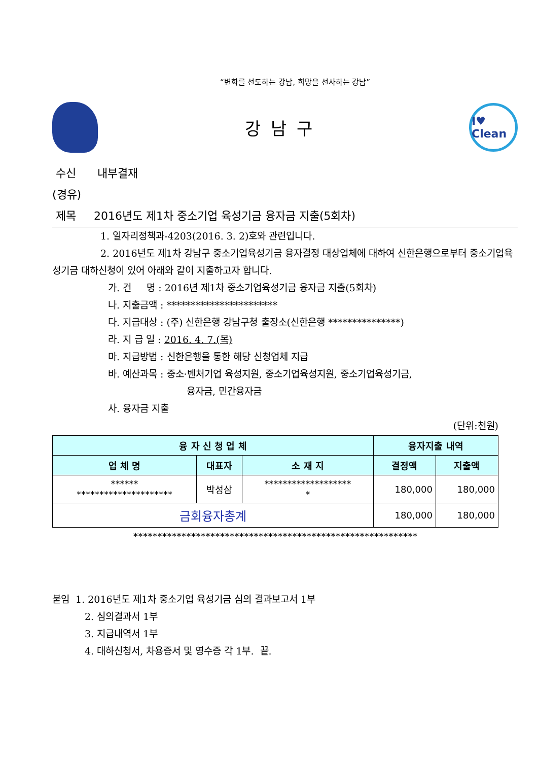“변화를 선도하는 강남, 희망을 선사하는 강남”
강남구
I♥ Clean
수신 내부결재
(경유)
제목 2016년도 제1차 중소기업 육성기금 융자금 지출(5회차)
1. 일자리정책과-4203(2016. 3. 2)호와 관련입니다.
2. 2016년도 제1차 강남구 중소기업육성기금 융자결정 대상업체에 대하여 신한은행으로부터 중소기업육성기금 대하신청이 있어 아래와 같이 지출하고자 합니다.
가. 건 명 : 2016년 제1차 중소기업육성기금 융자금 지출(5회차)
나. 지출금액 : ***********************
다. 지급대상 : (주) 신한은행 강남구청 출장소(신한은행 ***************)
라. 지 급 일 : 2016. 4. 7.(목)
마. 지급방법 : 신한은행을 통한 해당 신청업체 지급
바. 예산과목 : 중소·벤처기업 육성지원, 중소기업육성지원, 중소기업육성기금,
융자금, 민간융자금
사. 융자금 지출
(단위:천원)
| 융 자 신 청 업 체 | | | 융자지출 내역 | |
| --- | --- | --- | --- | --- |
| 업 체 명 | 대표자 | 소 재 지 | 결정액 | 지출액 |
| ****** ********************* | 박성삼 | ******************* * | 180,000 | 180,000 |
| 금회융자총계 | | | 180,000 | 180,000 |
***********************************************************
붙임 1. 2016년도 제1차 중소기업 육성기금 심의 결과보고서 1부
2. 심의결과서 1부
3. 지급내역서 1부
4. 대하신청서, 차용증서 및 영수증 각 1부. 끝.